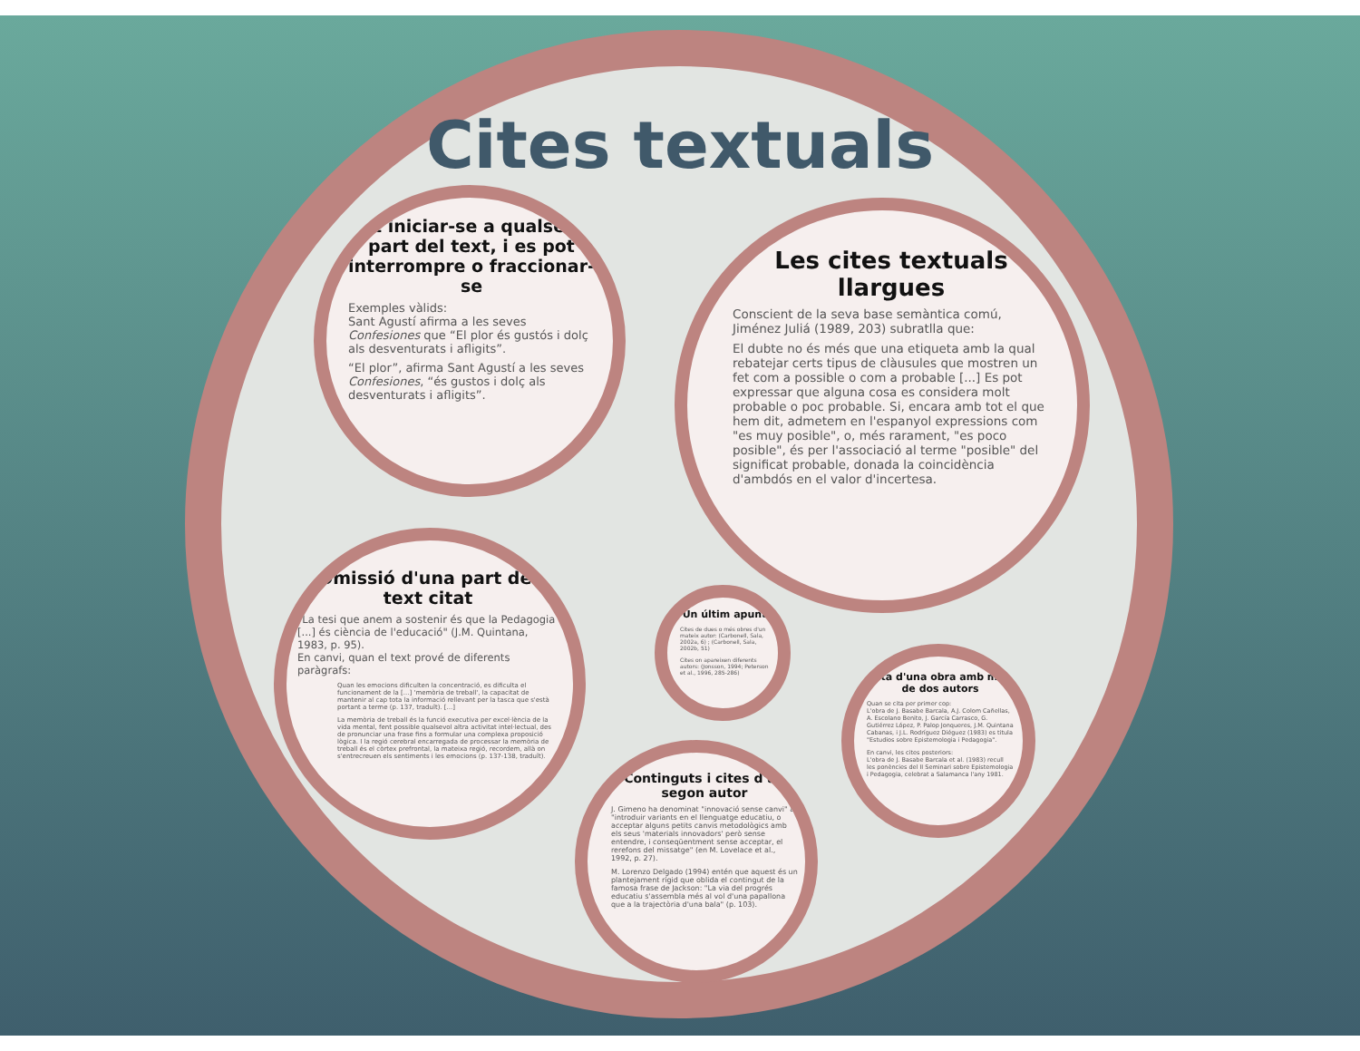Cites textuals
Pot iniciar-se a qualsevol part del text, i es pot interrompre o fraccionar-se
Exemples vàlids:
Sant Agustí afirma a les seves Confesiones que “El plor és gustós i dolç als desventurats i afligits”.
“El plor”, afirma Sant Agustí a les seves Confesiones, “és gustos i dolç als desventurats i afligits”.
Les cites textuals llargues
Conscient de la seva base semàntica comú, Jiménez Juliá (1989, 203) subratlla que:
El dubte no és més que una etiqueta amb la qual rebatejar certs tipus de clàusules que mostren un fet com a possible o com a probable [...] Es pot expressar que alguna cosa es considera molt probable o poc probable. Si, encara amb tot el que hem dit, admetem en l'espanyol expressions com "es muy posible", o, més rarament, "es poco posible", és per l'associació al terme "posible" del significat probable, donada la coincidència d'ambdós en el valor d'incertesa.
Omissió d'una part del text citat
"La tesi que anem a sostenir és que la Pedagogia [...] és ciència de l'educació" (J.M. Quintana, 1983, p. 95).
En canvi, quan el text prové de diferents paràgrafs:
Quan les emocions dificulten la concentració, es dificulta el funcionament de la [...] 'memòria de treball', la capacitat de mantenir al cap tota la informació rellevant per la tasca que s'està portant a terme (p. 137, traduït). [...]
La memòria de treball és la funció executiva per excel·lència de la vida mental, fent possible qualsevol altra activitat intel·lectual, des de pronunciar una frase fins a formular una complexa proposició lògica. I la regió cerebral encarregada de processar la memòria de treball és el còrtex prefrontal, la mateixa regió, recordem, allà on s'entrecreuen els sentiments i les emocions (p. 137-138, traduït).
Un últim apunt
Cites de dues o més obres d'un mateix autor: (Carbonell, Sala, 2002a, 6) ; (Carbonell, Sala, 2002b, 51)
Cites on apareixen diferents autors: (Jonsson, 1994; Peterson et al., 1996, 285-286)
Cita d'una obra amb més de dos autors
Quan se cita per primer cop:
L'obra de J. Basabe Barcala, A.J. Colom Cañellas, A. Escolano Benito, J. García Carrasco, G. Gutiérrez López, P. Palop Jonqueres, J.M. Quintana Cabanas, i J.L. Rodríguez Diéguez (1983) es titula "Estudios sobre Epistemologia i Pedagogia".
En canvi, les cites posteriors:
L'obra de J. Basabe Barcala et al. (1983) recull les ponències del II Seminari sobre Epistemologia i Pedagogia, celebrat a Salamanca l'any 1981.
Continguts i cites d'un segon autor
J. Gimeno ha denominat "innovació sense canvi" a: "introduir variants en el llenguatge educatiu, o acceptar alguns petits canvis metodològics amb els seus 'materials innovadors' però sense entendre, i conseqüentment sense acceptar, el rerefons del missatge" (en M. Lovelace et al., 1992, p. 27).
M. Lorenzo Delgado (1994) entén que aquest és un plantejament rígid que oblida el contingut de la famosa frase de Jackson: "La via del progrés educatiu s'assembla més al vol d'una papallona que a la trajectòria d'una bala" (p. 103).